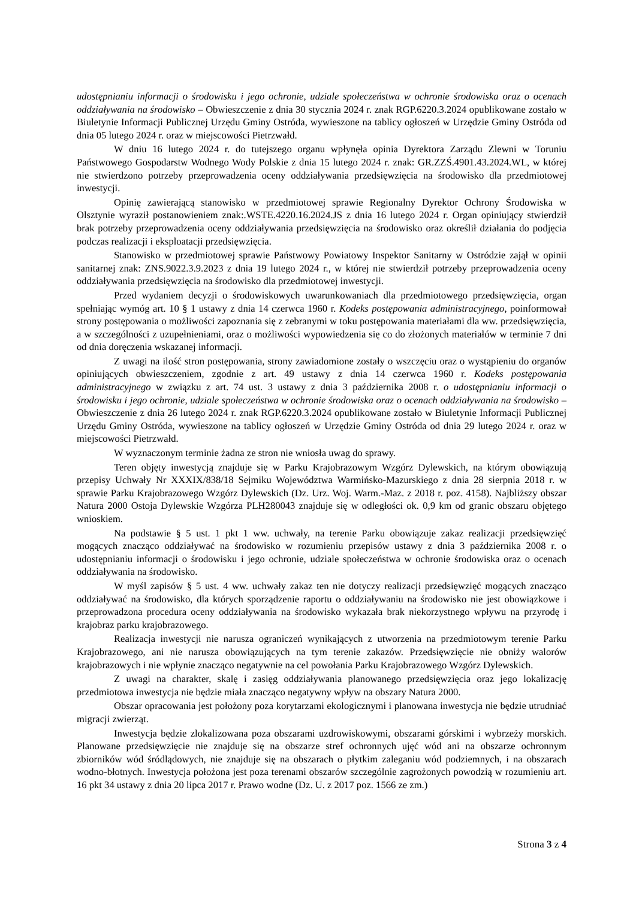udostępnianiu informacji o środowisku i jego ochronie, udziale społeczeństwa w ochronie środowiska oraz o ocenach oddziaływania na środowisko – Obwieszczenie z dnia 30 stycznia 2024 r. znak RGP.6220.3.2024 opublikowane zostało w Biuletynie Informacji Publicznej Urzędu Gminy Ostróda, wywieszone na tablicy ogłoszeń w Urzędzie Gminy Ostróda od dnia 05 lutego 2024 r. oraz w miejscowości Pietrzwałd.
W dniu 16 lutego 2024 r. do tutejszego organu wpłynęła opinia Dyrektora Zarządu Zlewni w Toruniu Państwowego Gospodarstw Wodnego Wody Polskie z dnia 15 lutego 2024 r. znak: GR.ZZŚ.4901.43.2024.WL, w której nie stwierdzono potrzeby przeprowadzenia oceny oddziaływania przedsięwzięcia na środowisko dla przedmiotowej inwestycji.
Opinię zawierającą stanowisko w przedmiotowej sprawie Regionalny Dyrektor Ochrony Środowiska w Olsztynie wyraził postanowieniem znak:.WSTE.4220.16.2024.JS z dnia 16 lutego 2024 r. Organ opiniujący stwierdził brak potrzeby przeprowadzenia oceny oddziaływania przedsięwzięcia na środowisko oraz określił działania do podjęcia podczas realizacji i eksploatacji przedsięwzięcia.
Stanowisko w przedmiotowej sprawie Państwowy Powiatowy Inspektor Sanitarny w Ostródzie zajął w opinii sanitarnej znak: ZNS.9022.3.9.2023 z dnia 19 lutego 2024 r., w której nie stwierdził potrzeby przeprowadzenia oceny oddziaływania przedsięwzięcia na środowisko dla przedmiotowej inwestycji.
Przed wydaniem decyzji o środowiskowych uwarunkowaniach dla przedmiotowego przedsięwzięcia, organ spełniając wymóg art. 10 § 1 ustawy z dnia 14 czerwca 1960 r. Kodeks postępowania administracyjnego, poinformował strony postępowania o możliwości zapoznania się z zebranymi w toku postępowania materiałami dla ww. przedsięwzięcia, a w szczególności z uzupełnieniami, oraz o możliwości wypowiedzenia się co do złożonych materiałów w terminie 7 dni od dnia doręczenia wskazanej informacji.
Z uwagi na ilość stron postępowania, strony zawiadomione zostały o wszczęciu oraz o wystąpieniu do organów opiniujących obwieszczeniem, zgodnie z art. 49 ustawy z dnia 14 czerwca 1960 r. Kodeks postępowania administracyjnego w związku z art. 74 ust. 3 ustawy z dnia 3 października 2008 r. o udostępnianiu informacji o środowisku i jego ochronie, udziale społeczeństwa w ochronie środowiska oraz o ocenach oddziaływania na środowisko – Obwieszczenie z dnia 26 lutego 2024 r. znak RGP.6220.3.2024 opublikowane zostało w Biuletynie Informacji Publicznej Urzędu Gminy Ostróda, wywieszone na tablicy ogłoszeń w Urzędzie Gminy Ostróda od dnia 29 lutego 2024 r. oraz w miejscowości Pietrzwałd.
W wyznaczonym terminie żadna ze stron nie wniosła uwag do sprawy.
Teren objęty inwestycją znajduje się w Parku Krajobrazowym Wzgórz Dylewskich, na którym obowiązują przepisy Uchwały Nr XXXIX/838/18 Sejmiku Województwa Warmińsko-Mazurskiego z dnia 28 sierpnia 2018 r. w sprawie Parku Krajobrazowego Wzgórz Dylewskich (Dz. Urz. Woj. Warm.-Maz. z 2018 r. poz. 4158). Najbliższy obszar Natura 2000 Ostoja Dylewskie Wzgórza PLH280043 znajduje się w odległości ok. 0,9 km od granic obszaru objętego wnioskiem.
Na podstawie § 5 ust. 1 pkt 1 ww. uchwały, na terenie Parku obowiązuje zakaz realizacji przedsięwzięć mogących znacząco oddziaływać na środowisko w rozumieniu przepisów ustawy z dnia 3 października 2008 r. o udostępnianiu informacji o środowisku i jego ochronie, udziale społeczeństwa w ochronie środowiska oraz o ocenach oddziaływania na środowisko.
W myśl zapisów § 5 ust. 4 ww. uchwały zakaz ten nie dotyczy realizacji przedsięwzięć mogących znacząco oddziaływać na środowisko, dla których sporządzenie raportu o oddziaływaniu na środowisko nie jest obowiązkowe i przeprowadzona procedura oceny oddziaływania na środowisko wykazała brak niekorzystnego wpływu na przyrodę i krajobraz parku krajobrazowego.
Realizacja inwestycji nie narusza ograniczeń wynikających z utworzenia na przedmiotowym terenie Parku Krajobrazowego, ani nie narusza obowiązujących na tym terenie zakazów. Przedsięwzięcie nie obniży walorów krajobrazowych i nie wpłynie znacząco negatywnie na cel powołania Parku Krajobrazowego Wzgórz Dylewskich.
Z uwagi na charakter, skalę i zasięg oddziaływania planowanego przedsięwzięcia oraz jego lokalizację przedmiotowa inwestycja nie będzie miała znacząco negatywny wpływ na obszary Natura 2000.
Obszar opracowania jest położony poza korytarzami ekologicznymi i planowana inwestycja nie będzie utrudniać migracji zwierząt.
Inwestycja będzie zlokalizowana poza obszarami uzdrowiskowymi, obszarami górskimi i wybrzeży morskich. Planowane przedsięwzięcie nie znajduje się na obszarze stref ochronnych ujęć wód ani na obszarze ochronnym zbiorników wód śródlądowych, nie znajduje się na obszarach o płytkim zaleganiu wód podziemnych, i na obszarach wodno-błotnych. Inwestycja położona jest poza terenami obszarów szczególnie zagrożonych powodzią w rozumieniu art. 16 pkt 34 ustawy z dnia 20 lipca 2017 r. Prawo wodne (Dz. U. z 2017 poz. 1566 ze zm.)
Strona 3 z 4